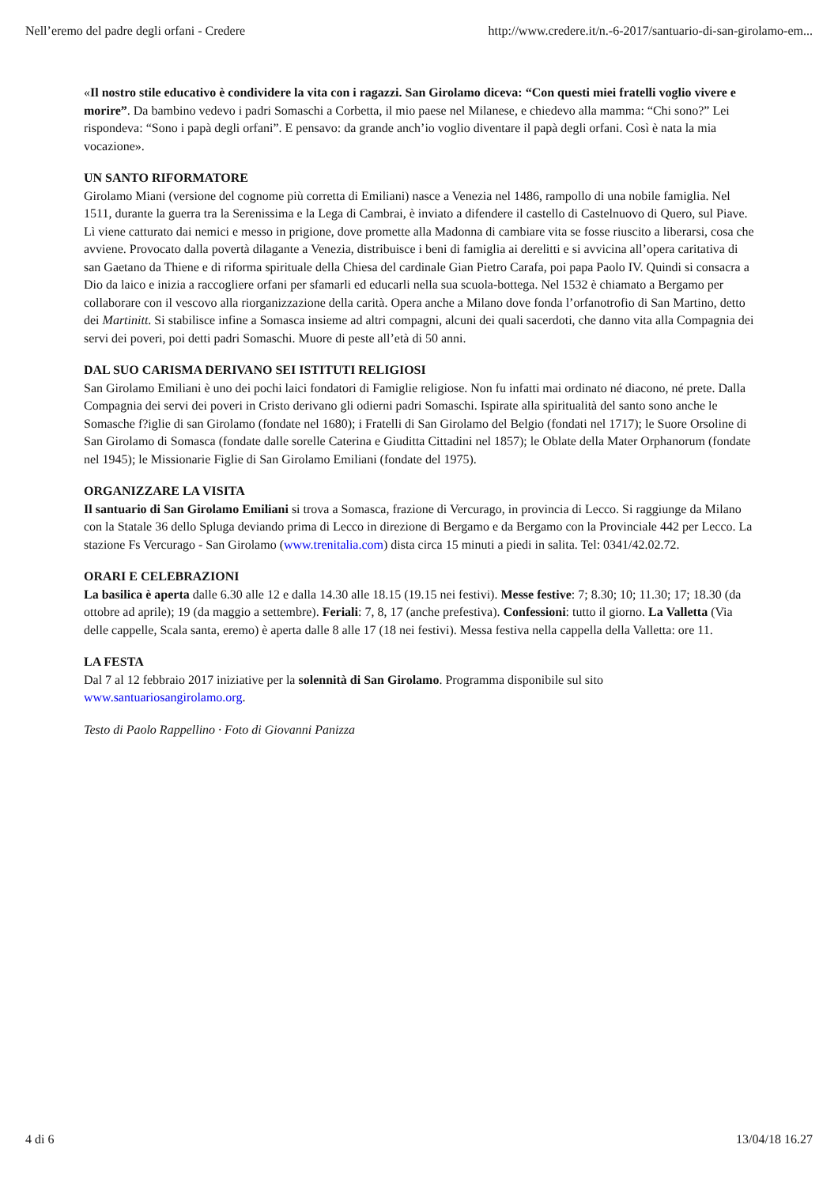Nell’eremo del padre degli orfani - Credere http://www.credere.it/n.-6-2017/santuario-di-san-girolamo-em...
«Il nostro stile educativo è condividere la vita con i ragazzi. San Girolamo diceva: “Con questi miei fratelli voglio vivere e morire”. Da bambino vedevo i padri Somaschi a Corbetta, il mio paese nel Milanese, e chiedevo alla mamma: “Chi sono?” Lei rispondeva: “Sono i papà degli orfani”. E pensavo: da grande anch’io voglio diventare il papà degli orfani. Così è nata la mia vocazione».
UN SANTO RIFORMATORE
Girolamo Miani (versione del cognome più corretta di Emiliani) nasce a Venezia nel 1486, rampollo di una nobile famiglia. Nel 1511, durante la guerra tra la Serenissima e la Lega di Cambrai, è inviato a difendere il castello di Castelnuovo di Quero, sul Piave. Lì viene catturato dai nemici e messo in prigione, dove promette alla Madonna di cambiare vita se fosse riuscito a liberarsi, cosa che avviene. Provocato dalla povertà dilagante a Venezia, distribuisce i beni di famiglia ai derelitti e si avvicina all’opera caritativa di san Gaetano da Thiene e di riforma spirituale della Chiesa del cardinale Gian Pietro Carafa, poi papa Paolo IV. Quindi si consacra a Dio da laico e inizia a raccogliere orfani per sfamarli ed educarli nella sua scuola-bottega. Nel 1532 è chiamato a Bergamo per collaborare con il vescovo alla riorganizzazione della carità. Opera anche a Milano dove fonda l’orfanotrofio di San Martino, detto dei Martinitt. Si stabilisce infine a Somasca insieme ad altri compagni, alcuni dei quali sacerdoti, che danno vita alla Compagnia dei servi dei poveri, poi detti padri Somaschi. Muore di peste all’età di 50 anni.
DAL SUO CARISMA DERIVANO SEI ISTITUTI RELIGIOSI
San Girolamo Emiliani è uno dei pochi laici fondatori di Famiglie religiose. Non fu infatti mai ordinato né diacono, né prete. Dalla Compagnia dei servi dei poveri in Cristo derivano gli odierni padri Somaschi. Ispirate alla spiritualità del santo sono anche le Somasche f?iglie di san Girolamo (fondate nel 1680); i Fratelli di San Girolamo del Belgio (fondati nel 1717); le Suore Orsoline di San Girolamo di Somasca (fondate dalle sorelle Caterina e Giuditta Cittadini nel 1857); le Oblate della Mater Orphanorum (fondate nel 1945); le Missionarie Figlie di San Girolamo Emiliani (fondate del 1975).
ORGANIZZARE LA VISITA
Il santuario di San Girolamo Emiliani si trova a Somasca, frazione di Vercurago, in provincia di Lecco. Si raggiunge da Milano con la Statale 36 dello Spluga deviando prima di Lecco in direzione di Bergamo e da Bergamo con la Provinciale 442 per Lecco. La stazione Fs Vercurago - San Girolamo (www.trenitalia.com) dista circa 15 minuti a piedi in salita. Tel: 0341/42.02.72.
ORARI E CELEBRAZIONI
La basilica è aperta dalle 6.30 alle 12 e dalla 14.30 alle 18.15 (19.15 nei festivi). Messe festive: 7; 8.30; 10; 11.30; 17; 18.30 (da ottobre ad aprile); 19 (da maggio a settembre). Feriali: 7, 8, 17 (anche prefestiva). Confessioni: tutto il giorno. La Valletta (Via delle cappelle, Scala santa, eremo) è aperta dalle 8 alle 17 (18 nei festivi). Messa festiva nella cappella della Valletta: ore 11.
LA FESTA
Dal 7 al 12 febbraio 2017 iniziative per la solennità di San Girolamo. Programma disponibile sul sito www.santuariosangirolamo.org.
Testo di Paolo Rappellino · Foto di Giovanni Panizza
4 di 6 13/04/18 16.27